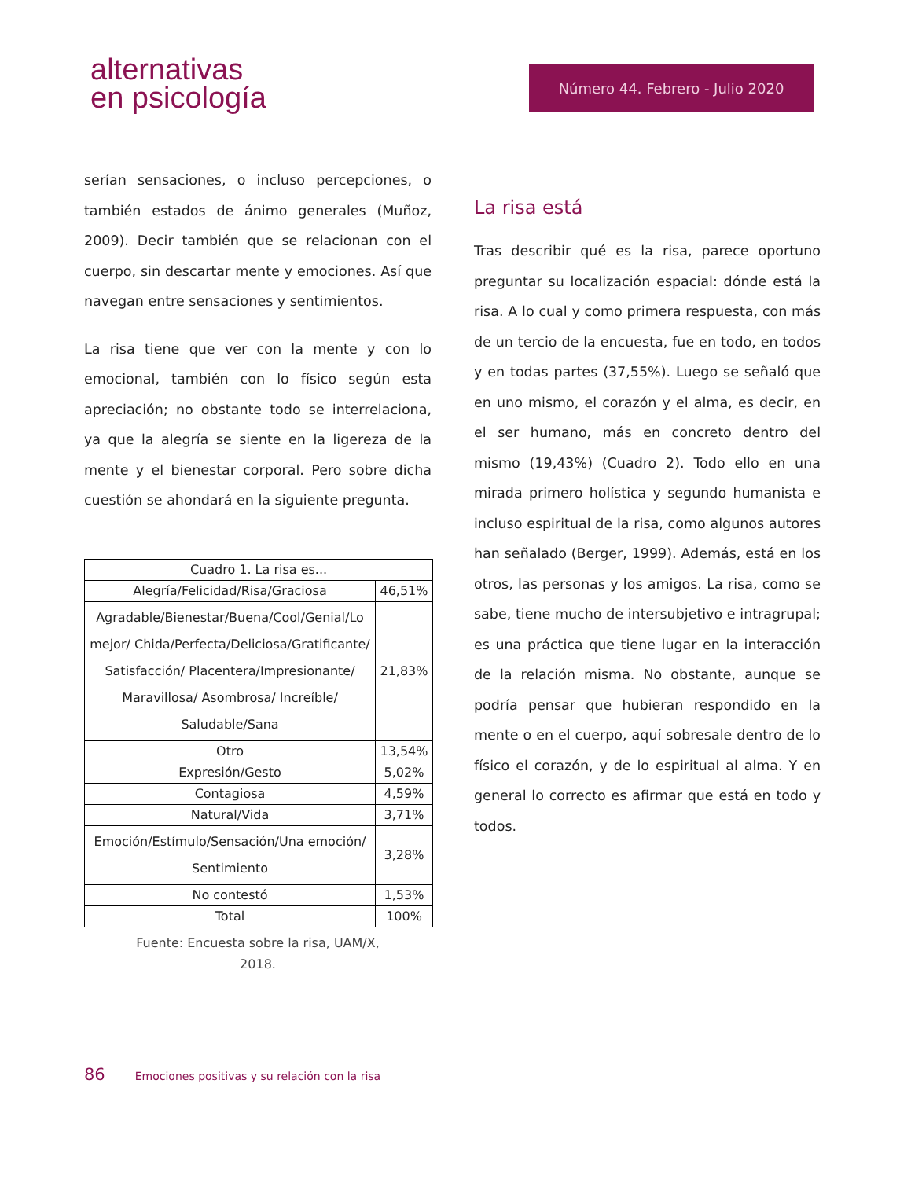alternativas
en psicología
Número 44. Febrero - Julio 2020
serían sensaciones, o incluso percepciones, o también estados de ánimo generales (Muñoz, 2009). Decir también que se relacionan con el cuerpo, sin descartar mente y emociones. Así que navegan entre sensaciones y sentimientos.
La risa tiene que ver con la mente y con lo emocional, también con lo físico según esta apreciación; no obstante todo se interrelaciona, ya que la alegría se siente en la ligereza de la mente y el bienestar corporal. Pero sobre dicha cuestión se ahondará en la siguiente pregunta.
| Cuadro 1. La risa es... | |
| Alegría/Felicidad/Risa/Graciosa | 46,51% |
| Agradable/Bienestar/Buena/Cool/Genial/Lo mejor/ Chida/Perfecta/Deliciosa/Gratificante/ Satisfacción/ Placentera/Impresionante/ Maravillosa/ Asombrosa/ Increíble/ Saludable/Sana | 21,83% |
| Otro | 13,54% |
| Expresión/Gesto | 5,02% |
| Contagiosa | 4,59% |
| Natural/Vida | 3,71% |
| Emoción/Estímulo/Sensación/Una emoción/ Sentimiento | 3,28% |
| No contestó | 1,53% |
| Total | 100% |
Fuente: Encuesta sobre la risa, UAM/X,
2018.
La risa está
Tras describir qué es la risa, parece oportuno preguntar su localización espacial: dónde está la risa. A lo cual y como primera respuesta, con más de un tercio de la encuesta, fue en todo, en todos y en todas partes (37,55%). Luego se señaló que en uno mismo, el corazón y el alma, es decir, en el ser humano, más en concreto dentro del mismo (19,43%) (Cuadro 2). Todo ello en una mirada primero holística y segundo humanista e incluso espiritual de la risa, como algunos autores han señalado (Berger, 1999). Además, está en los otros, las personas y los amigos. La risa, como se sabe, tiene mucho de intersubjetivo e intragrupal; es una práctica que tiene lugar en la interacción de la relación misma. No obstante, aunque se podría pensar que hubieran respondido en la mente o en el cuerpo, aquí sobresale dentro de lo físico el corazón, y de lo espiritual al alma. Y en general lo correcto es afirmar que está en todo y todos.
86 Emociones positivas y su relación con la risa